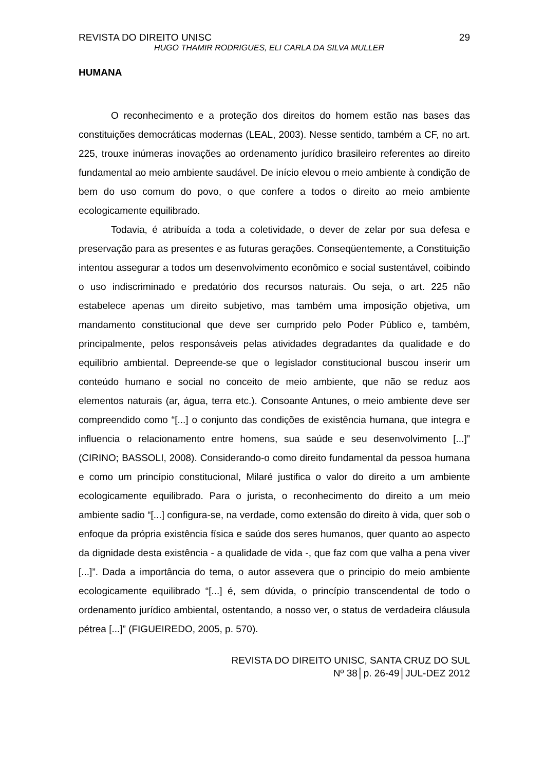REVISTA DO DIREITO UNISC 29
HUGO THAMIR RODRIGUES, ELI CARLA DA SILVA MULLER
HUMANA
O reconhecimento e a proteção dos direitos do homem estão nas bases das constituições democráticas modernas (LEAL, 2003). Nesse sentido, também a CF, no art. 225, trouxe inúmeras inovações ao ordenamento jurídico brasileiro referentes ao direito fundamental ao meio ambiente saudável. De início elevou o meio ambiente à condição de bem do uso comum do povo, o que confere a todos o direito ao meio ambiente ecologicamente equilibrado.
Todavia, é atribuída a toda a coletividade, o dever de zelar por sua defesa e preservação para as presentes e as futuras gerações. Conseqüentemente, a Constituição intentou assegurar a todos um desenvolvimento econômico e social sustentável, coibindo o uso indiscriminado e predatório dos recursos naturais. Ou seja, o art. 225 não estabelece apenas um direito subjetivo, mas também uma imposição objetiva, um mandamento constitucional que deve ser cumprido pelo Poder Público e, também, principalmente, pelos responsáveis pelas atividades degradantes da qualidade e do equilíbrio ambiental. Depreende-se que o legislador constitucional buscou inserir um conteúdo humano e social no conceito de meio ambiente, que não se reduz aos elementos naturais (ar, água, terra etc.). Consoante Antunes, o meio ambiente deve ser compreendido como “[...] o conjunto das condições de existência humana, que integra e influencia o relacionamento entre homens, sua saúde e seu desenvolvimento [...]” (CIRINO; BASSOLI, 2008). Considerando-o como direito fundamental da pessoa humana e como um princípio constitucional, Milaré justifica o valor do direito a um ambiente ecologicamente equilibrado. Para o jurista, o reconhecimento do direito a um meio ambiente sadio “[...] configura-se, na verdade, como extensão do direito à vida, quer sob o enfoque da própria existência física e saúde dos seres humanos, quer quanto ao aspecto da dignidade desta existência - a qualidade de vida -, que faz com que valha a pena viver [...]”. Dada a importância do tema, o autor assevera que o principio do meio ambiente ecologicamente equilibrado “[...] é, sem dúvida, o princípio transcendental de todo o ordenamento jurídico ambiental, ostentando, a nosso ver, o status de verdadeira cláusula pétrea [...]” (FIGUEIREDO, 2005, p. 570).
REVISTA DO DIREITO UNISC, SANTA CRUZ DO SUL
Nº 38│p. 26-49│JUL-DEZ 2012